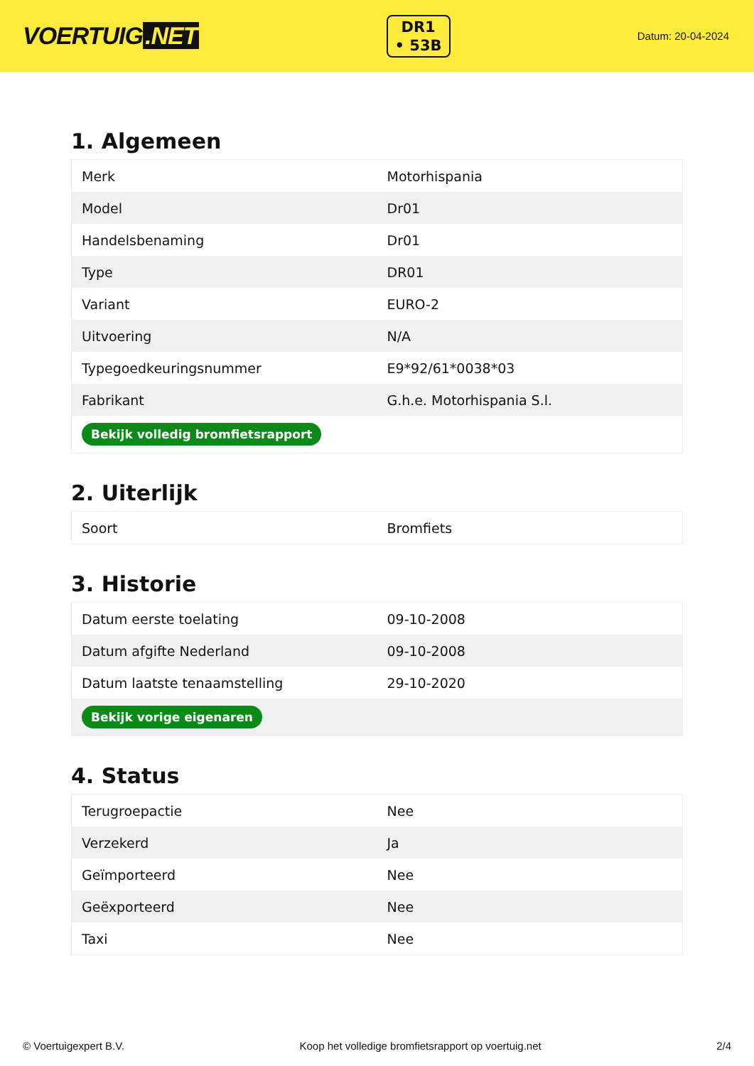VOERTUIG.NET
DR1
• 53B
Datum: 20-04-2024
1. Algemeen
| Merk | Motorhispania |
| Model | Dr01 |
| Handelsbenaming | Dr01 |
| Type | DR01 |
| Variant | EURO-2 |
| Uitvoering | N/A |
| Typegoedkeuringsnummer | E9*92/61*0038*03 |
| Fabrikant | G.h.e. Motorhispania S.l. |
| Bekijk volledig bromfietsrapport | |
2. Uiterlijk
| Soort | Bromfiets |
3. Historie
| Datum eerste toelating | 09-10-2008 |
| Datum afgifte Nederland | 09-10-2008 |
| Datum laatste tenaamstelling | 29-10-2020 |
| Bekijk vorige eigenaren | |
4. Status
| Terugroepactie | Nee |
| Verzekerd | Ja |
| Geïmporteerd | Nee |
| Geëxporteerd | Nee |
| Taxi | Nee |
© Voertuigexpert B.V. Koop het volledige bromfietsrapport op voertuig.net 2/4